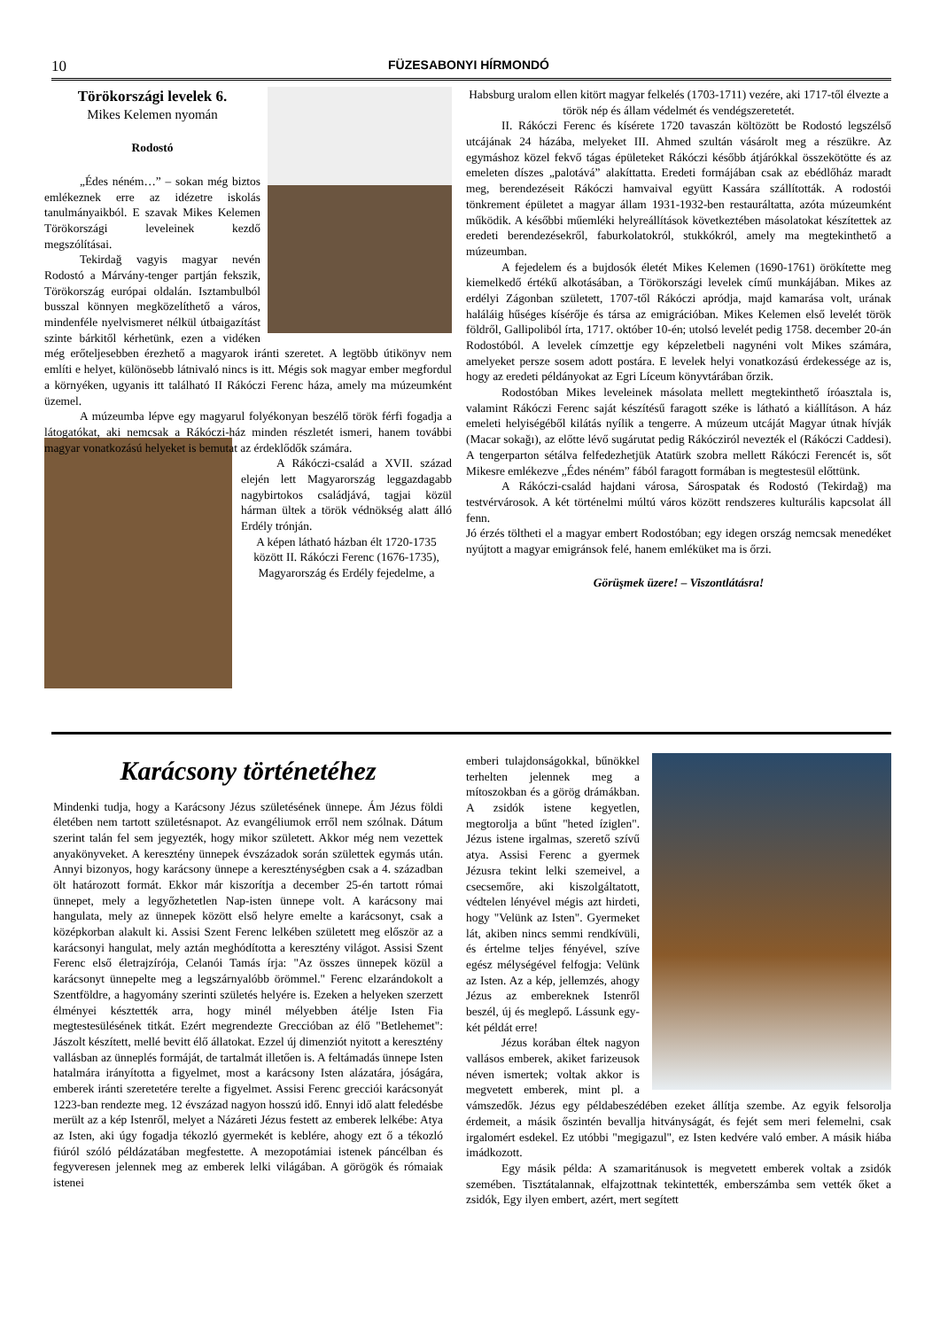10 FÜZESABONYI HÍRMONDÓ
Törökországi levelek 6.
Mikes Kelemen nyomán
Rodostó
„Édes néném…” – sokan még biztos emlékeznek erre az idézetre iskolás tanulmányaikból. E szavak Mikes Kelemen Törökországi leveleinek kezdő megszólításai.
Tekirdağ vagyis magyar nevén Rodostó a Márvány-tenger partján fekszik, Törökország európai oldalán. Isztambulból busszal könnyen megközelíthető a város, mindenféle nyelvismeret nélkül útbaigazítást szinte bárkitől kérhetünk, ezen a vidéken még erőteljesebben érezhető a magyarok iránti szeretet. A legtöbb útikönyv nem említi e helyet, különösebb látnivaló nincs is itt. Mégis sok magyar ember megfordul a környéken, ugyanis itt található II Rákóczi Ferenc háza, amely ma múzeumként üzemel.
A múzeumba lépve egy magyarul folyékonyan beszélő török férfi fogadja a látogatókat, aki nemcsak a Rákóczi-ház minden részletét ismeri, hanem további magyar vonatkozású helyeket is bemutat az érdeklődők számára.
A Rákóczi-család a XVII. század elején lett Magyarország leggazdagabb nagybirtokos családjává, tagjai közül hárman ültek a török védnökség alatt álló Erdély trónján.
A képen látható házban élt 1720-1735 között II. Rákóczi Ferenc (1676-1735), Magyarország és Erdély fejedelme, a
Habsburg uralom ellen kitört magyar felkelés (1703-1711) vezére, aki 1717-től élvezte a török nép és állam védelmét és vendégszeretetét.
II. Rákóczi Ferenc és kísérete 1720 tavaszán költözött be Rodostó legszélső utcájának 24 házába, melyeket III. Ahmed szultán vásárolt meg a részükre. Az egymáshoz közel fekvő tágas épületeket Rákóczi később átjárókkal összekötötte és az emeleten díszes „palotává” alakíttatta. Eredeti formájában csak az ebédlőház maradt meg, berendezéseit Rákóczi hamvaival együtt Kassára szállították. A rodostói tönkrement épületet a magyar állam 1931-1932-ben restauráltatta, azóta múzeumként működik. A későbbi műemléki helyreállítások következtében másolatokat készítettek az eredeti berendezésekről, faburkolatokról, stukkókról, amely ma megtekinthető a múzeumban.
A fejedelem és a bujdosók életét Mikes Kelemen (1690-1761) örökítette meg kiemelkedő értékű alkotásában, a Törökországi levelek című munkájában. Mikes az erdélyi Zágonban született, 1707-től Rákóczi apródja, majd kamarása volt, urának haláláig hűséges kísérője és társa az emigrációban. Mikes Kelemen első levelét török földről, Gallipoliból írta, 1717. október 10-én; utolsó levelét pedig 1758. december 20-án Rodostóból. A levelek címzettje egy képzeletbeli nagynéni volt Mikes számára, amelyeket persze sosem adott postára. E levelek helyi vonatkozású érdekessége az is, hogy az eredeti példányokat az Egri Líceum könyvtárában őrzik.
Rodostóban Mikes leveleinek másolata mellett megtekinthető íróasztala is, valamint Rákóczi Ferenc saját készítésű faragott széke is látható a kiállításon. A ház emeleti helyiségéből kilátás nyílik a tengerre. A múzeum utcáját Magyar útnak hívják (Macar sokağı), az előtte lévő sugárutat pedig Rákócziról nevezték el (Rákóczi Caddesi). A tengerparton sétálva felfedezhetjük Atatürk szobra mellett Rákóczi Ferencét is, sőt Mikesre emlékezve „Édes néném” fából faragott formában is megtestesül előttünk.
A Rákóczi-család hajdani városa, Sárospatak és Rodostó (Tekirdağ) ma testvérvárosok. A két történelmi múltú város között rendszeres kulturális kapcsolat áll fenn.
Jó érzés töltheti el a magyar embert Rodostóban; egy idegen ország nemcsak menedéket nyújtott a magyar emigránsok felé, hanem emléküket ma is őrzi.
Görüşmek üzere! – Viszontlátásra!
Karácsony történetéhez
Mindenki tudja, hogy a Karácsony Jézus születésének ünnepe. Ám Jézus földi életében nem tartott születésnapot. Az evangéliumok erről nem szólnak. Dátum szerint talán fel sem jegyezték, hogy mikor született. Akkor még nem vezettek anyakönyveket. A keresztény ünnepek évszázadok során születtek egymás után. Annyi bizonyos, hogy karácsony ünnepe a kereszténységben csak a 4. században ölt határozott formát. Ekkor már kiszorítja a december 25-én tartott római ünnepet, mely a legyőzhetetlen Nap-isten ünnepe volt. A karácsony mai hangulata, mely az ünnepek között első helyre emelte a karácsonyt, csak a középkorban alakult ki. Assisi Szent Ferenc lelkében született meg először az a karácsonyi hangulat, mely aztán meghódította a keresztény világot. Assisi Szent Ferenc első életrajzírója, Celanói Tamás írja: "Az összes ünnepek közül a karácsonyt ünnepelte meg a legszárnyalóbb örömmel." Ferenc elzarándokolt a Szentföldre, a hagyomány szerinti születés helyére is. Ezeken a helyeken szerzett élményei késztették arra, hogy minél mélyebben átélje Isten Fia megtestesülésének titkát. Ezért megrendezte Greccióban az élő "Betlehemet": Jászolt készített, mellé bevitt élő állatokat. Ezzel új dimenziót nyitott a keresztény vallásban az ünneplés formáját, de tartalmát illetően is. A feltámadás ünnepe Isten hatalmára irányította a figyelmet, most a karácsony Isten alázatára, jóságára, emberek iránti szeretetére terelte a figyelmet. Assisi Ferenc grecciói karácsonyát 1223-ban rendezte meg. 12 évszázad nagyon hosszú idő. Ennyi idő alatt feledésbe merült az a kép Istenről, melyet a Názáreti Jézus festett az emberek lelkébe: Atya az Isten, aki úgy fogadja tékozló gyermekét is keblére, ahogy ezt ő a tékozló fiúról szóló példázatában megfestette. A mezopotámiai istenek páncélban és fegyveresen jelennek meg az emberek lelki világában. A görögök és rómaiak istenei
emberi tulajdonságokkal, bűnökkel terhelten jelennek meg a mítoszokban és a görög drámákban. A zsidók istene kegyetlen, megtorolja a bűnt "heted íziglen". Jézus istene irgalmas, szerető szívű atya. Assisi Ferenc a gyermek Jézusra tekint lelki szemeivel, a csecsemőre, aki kiszolgáltatott, védtelen lényével mégis azt hirdeti, hogy "Velünk az Isten". Gyermeket lát, akiben nincs semmi rendkívüli, és értelme teljes fényével, szíve egész mélységével felfogja: Velünk az Isten. Az a kép, jellemzés, ahogy Jézus az embereknek Istenről beszél, új és meglepő. Lássunk egy-két példát erre!
Jézus korában éltek nagyon vallásos emberek, akiket farizeusok néven ismertek; voltak akkor is megvetett emberek, mint pl. a vámszedők. Jézus egy példabeszédében ezeket állítja szembe. Az egyik felsorolja érdemeit, a másik őszintén bevallja hitványságát, és fejét sem meri felemelni, csak irgalomért esdekel. Ez utóbbi "megigazul", ez Isten kedvére való ember. A másik hiába imádkozott.
Egy másik példa: A szamaritánusok is megvetett emberek voltak a zsidók szemében. Tisztátalannak, elfajzottnak tekintették, emberszámba sem vették őket a zsidók, Egy ilyen embert, azért, mert segített